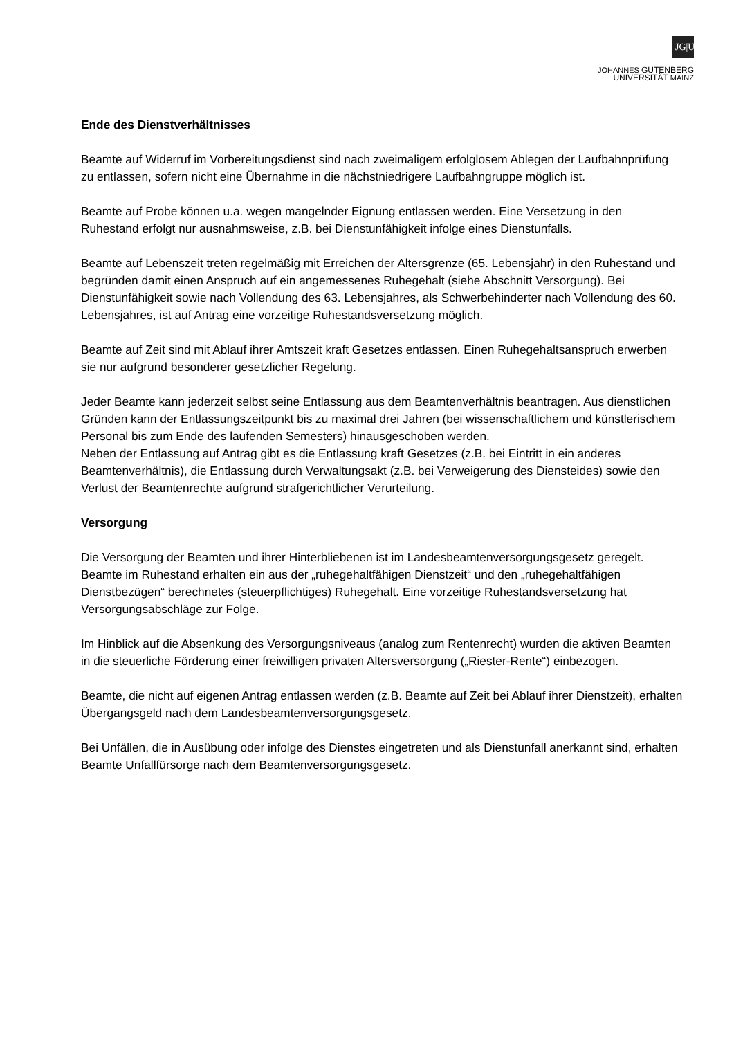JG|U
JOHANNES GUTENBERG
UNIVERSITÄT MAINZ
Ende des Dienstverhältnisses
Beamte auf Widerruf im Vorbereitungsdienst sind nach zweimaligem erfolglosem Ablegen der Laufbahnprüfung zu entlassen, sofern nicht eine Übernahme in die nächstniedrigere Laufbahngruppe möglich ist.
Beamte auf Probe können u.a. wegen mangelnder Eignung entlassen werden. Eine Versetzung in den Ruhestand erfolgt nur ausnahmsweise, z.B. bei Dienstunfähigkeit infolge eines Dienstunfalls.
Beamte auf Lebenszeit treten regelmäßig mit Erreichen der Altersgrenze (65. Lebensjahr) in den Ruhestand und begründen damit einen Anspruch auf ein angemessenes Ruhegehalt (siehe Abschnitt Versorgung). Bei Dienstunfähigkeit sowie nach Vollendung des 63. Lebensjahres, als Schwerbehinderter nach Vollendung des 60. Lebensjahres, ist auf Antrag eine vorzeitige Ruhestandsversetzung möglich.
Beamte auf Zeit sind mit Ablauf ihrer Amtszeit kraft Gesetzes entlassen. Einen Ruhegehaltsanspruch erwerben sie nur aufgrund besonderer gesetzlicher Regelung.
Jeder Beamte kann jederzeit selbst seine Entlassung aus dem Beamtenverhältnis beantragen. Aus dienstlichen Gründen kann der Entlassungszeitpunkt bis zu maximal drei Jahren (bei wissenschaftlichem und künstlerischem Personal bis zum Ende des laufenden Semesters) hinausgeschoben werden.
Neben der Entlassung auf Antrag gibt es die Entlassung kraft Gesetzes (z.B. bei Eintritt in ein anderes Beamtenverhältnis), die Entlassung durch Verwaltungsakt (z.B. bei Verweigerung des Diensteides) sowie den Verlust der Beamtenrechte aufgrund strafgerichtlicher Verurteilung.
Versorgung
Die Versorgung der Beamten und ihrer Hinterbliebenen ist im Landesbeamtenversorgungsgesetz geregelt. Beamte im Ruhestand erhalten ein aus der „ruhegehaltfähigen Dienstzeit“ und den „ruhegehaltfähigen Dienstbezügen“ berechnetes (steuerpflichtiges) Ruhegehalt. Eine vorzeitige Ruhestandsversetzung hat Versorgungsabschläge zur Folge.
Im Hinblick auf die Absenkung des Versorgungsniveaus (analog zum Rentenrecht) wurden die aktiven Beamten in die steuerliche Förderung einer freiwilligen privaten Altersversorgung („Riester-Rente“) einbezogen.
Beamte, die nicht auf eigenen Antrag entlassen werden (z.B. Beamte auf Zeit bei Ablauf ihrer Dienstzeit), erhalten Übergangsgeld nach dem Landesbeamtenversorgungsgesetz.
Bei Unfällen, die in Ausübung oder infolge des Dienstes eingetreten und als Dienstunfall anerkannt sind, erhalten Beamte Unfallfürsorge nach dem Beamtenversorgungsgesetz.